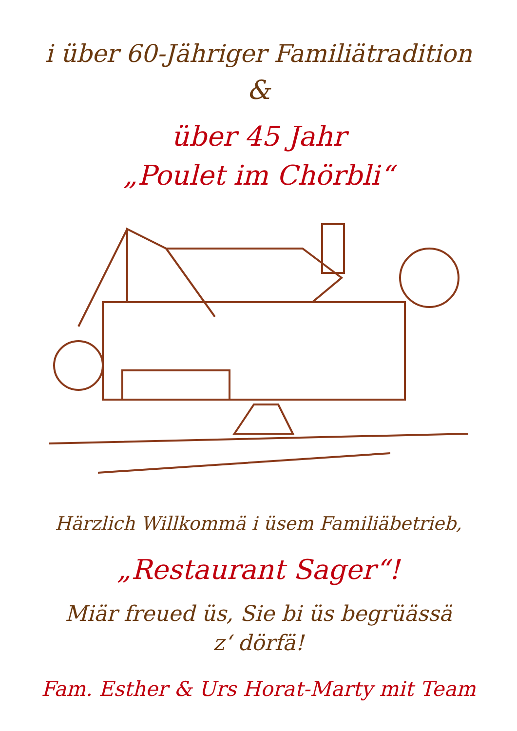i über 60-Jähriger Familiätradition
&
über 45 Jahr
„Poulet im Chörbli“
Härzlich Willkommä i üsem Familiäbetrieb,
„Restaurant Sager“!
Miär freued üs, Sie bi üs begrüässä
z‘ dörfä!
Fam. Esther & Urs Horat-Marty mit Team